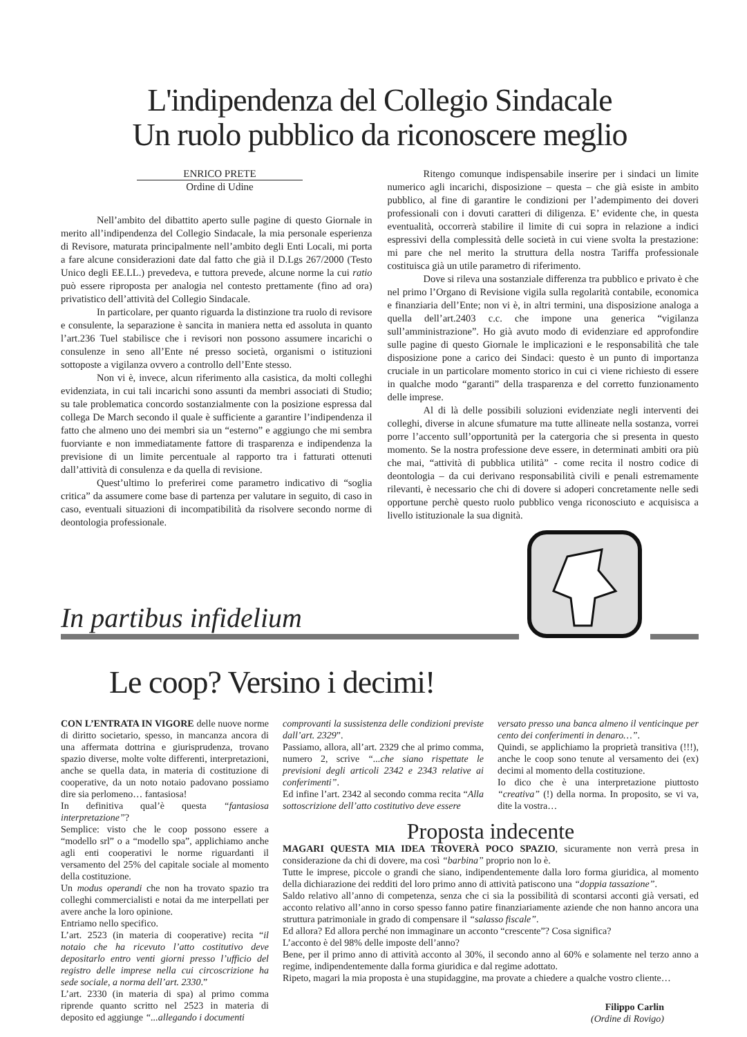L'indipendenza del Collegio Sindacale
Un ruolo pubblico da riconoscere meglio
ENRICO PRETE
Ordine di Udine
Nell’ambito del dibattito aperto sulle pagine di questo Giornale in merito all’indipendenza del Collegio Sindacale, la mia personale esperienza di Revisore, maturata principalmente nell’ambito degli Enti Locali, mi porta a fare alcune considerazioni date dal fatto che già il D.Lgs 267/2000 (Testo Unico degli EE.LL.) prevedeva, e tuttora prevede, alcune norme la cui ratio può essere riproposta per analogia nel contesto prettamente (fino ad ora) privatistico dell’attività del Collegio Sindacale.
In particolare, per quanto riguarda la distinzione tra ruolo di revisore e consulente, la separazione è sancita in maniera netta ed assoluta in quanto l’art.236 Tuel stabilisce che i revisori non possono assumere incarichi o consulenze in seno all’Ente né presso società, organismi o istituzioni sottoposte a vigilanza ovvero a controllo dell’Ente stesso.
Non vi è, invece, alcun riferimento alla casistica, da molti colleghi evidenziata, in cui tali incarichi sono assunti da membri associati di Studio; su tale problematica concordo sostanzialmente con la posizione espressa dal collega De March secondo il quale è sufficiente a garantire l’indipendenza il fatto che almeno uno dei membri sia un “esterno” e aggiungo che mi sembra fuorviante e non immediatamente fattore di trasparenza e indipendenza la previsione di un limite percentuale al rapporto tra i fatturati ottenuti dall’attività di consulenza e da quella di revisione.
Quest’ultimo lo preferirei come parametro indicativo di “soglia critica” da assumere come base di partenza per valutare in seguito, di caso in caso, eventuali situazioni di incompatibilità da risolvere secondo norme di deontologia professionale.
Ritengo comunque indispensabile inserire per i sindaci un limite numerico agli incarichi, disposizione – questa – che già esiste in ambito pubblico, al fine di garantire le condizioni per l’adempimento dei doveri professionali con i dovuti caratteri di diligenza. E’ evidente che, in questa eventualità, occorrerà stabilire il limite di cui sopra in relazione a indici espressivi della complessità delle società in cui viene svolta la prestazione: mi pare che nel merito la struttura della nostra Tariffa professionale costituisca già un utile parametro di riferimento.
Dove si rileva una sostanziale differenza tra pubblico e privato è che nel primo l’Organo di Revisione vigila sulla regolarità contabile, economica e finanziaria dell’Ente; non vi è, in altri termini, una disposizione analoga a quella dell’art.2403 c.c. che impone una generica “vigilanza sull’amministrazione”. Ho già avuto modo di evidenziare ed approfondire sulle pagine di questo Giornale le implicazioni e le responsabilità che tale disposizione pone a carico dei Sindaci: questo è un punto di importanza cruciale in un particolare momento storico in cui ci viene richiesto di essere in qualche modo “garanti” della trasparenza e del corretto funzionamento delle imprese.
Al di là delle possibili soluzioni evidenziate negli interventi dei colleghi, diverse in alcune sfumature ma tutte allineate nella sostanza, vorrei porre l’accento sull’opportunità per la catergoria che si presenta in questo momento. Se la nostra professione deve essere, in determinati ambiti ora più che mai, “attività di pubblica utilità” - come recita il nostro codice di deontologia – da cui derivano responsabilità civili e penali estremamente rilevanti, è necessario che chi di dovere si adoperi concretamente nelle sedi opportune perchè questo ruolo pubblico venga riconosciuto e acquisisca a livello istituzionale la sua dignità.
In partibus infidelium
Le coop? Versino i decimi!
CON L’ENTRATA IN VIGORE delle nuove norme di diritto societario, spesso, in mancanza ancora di una affermata dottrina e giurisprudenza, trovano spazio diverse, molte volte differenti, interpretazioni, anche se quella data, in materia di costituzione di cooperative, da un noto notaio padovano possiamo dire sia perlomeno… fantasiosa!
In definitiva qual’è questa “fantasiosa interpretazione”?
Semplice: visto che le coop possono essere a “modello srl” o a “modello spa”, applichiamo anche agli enti cooperativi le norme riguardanti il versamento del 25% del capitale sociale al momento della costituzione.
Un modus operandi che non ha trovato spazio tra colleghi commercialisti e notai da me interpellati per avere anche la loro opinione.
Entriamo nello specifico.
L’art. 2523 (in materia di cooperative) recita “il notaio che ha ricevuto l’atto costitutivo deve depositarlo entro venti giorni presso l’ufficio del registro delle imprese nella cui circoscrizione ha sede sociale, a norma dell’art. 2330.”
L’art. 2330 (in materia di spa) al primo comma riprende quanto scritto nel 2523 in materia di deposito ed aggiunge “...allegando i documenti
comprovanti la sussistenza delle condizioni previste dall’art. 2329”.
Passiamo, allora, all’art. 2329 che al primo comma, numero 2, scrive “...che siano rispettate le previsioni degli articoli 2342 e 2343 relative ai conferimenti”.
Ed infine l’art. 2342 al secondo comma recita “Alla sottoscrizione dell’atto costitutivo deve essere
versato presso una banca almeno il venticinque per cento dei conferimenti in denaro…”.
Quindi, se applichiamo la proprietà transitiva (!!!), anche le coop sono tenute al versamento dei (ex) decimi al momento della costituzione.
Io dico che è una interpretazione piuttosto “creativa” (!) della norma. In proposito, se vi va, dite la vostra…
Proposta indecente
MAGARI QUESTA MIA IDEA TROVERÀ POCO SPAZIO, sicuramente non verrà presa in considerazione da chi di dovere, ma così “barbina” proprio non lo è.
Tutte le imprese, piccole o grandi che siano, indipendentemente dalla loro forma giuridica, al momento della dichiarazione dei redditi del loro primo anno di attività patiscono una “doppia tassazione”.
Saldo relativo all’anno di competenza, senza che ci sia la possibilità di scontarsi acconti già versati, ed acconto relativo all’anno in corso spesso fanno patire finanziariamente aziende che non hanno ancora una struttura patrimoniale in grado di compensare il “salasso fiscale”.
Ed allora? Ed allora perché non immaginare un acconto “crescente”? Cosa significa?
L’acconto è del 98% delle imposte dell’anno?
Bene, per il primo anno di attività acconto al 30%, il secondo anno al 60% e solamente nel terzo anno a regime, indipendentemente dalla forma giuridica e dal regime adottato.
Ripeto, magari la mia proposta è una stupidaggine, ma provate a chiedere a qualche vostro cliente…
Filippo Carlin
(Ordine di Rovigo)